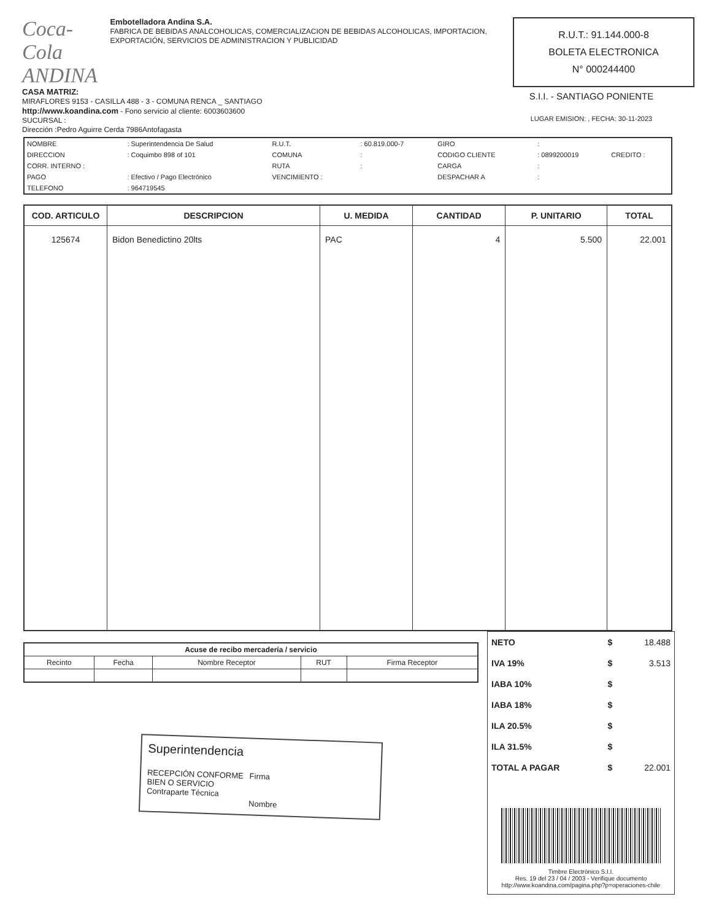Coca-Cola ANDINA
Embotelladora Andina S.A.
FABRICA DE BEBIDAS ANALCOHOLICAS, COMERCIALIZACION DE BEBIDAS ALCOHOLICAS, IMPORTACION, EXPORTACIÓN, SERVICIOS DE ADMINISTRACION Y PUBLICIDAD
CASA MATRIZ:
MIRAFLORES 9153 - CASILLA 488 - 3 - COMUNA RENCA _ SANTIAGO
http://www.koandina.com - Fono servicio al cliente: 6003603600
SUCURSAL :
Dirección :Pedro Aguirre Cerda 7986Antofagasta
R.U.T.: 91.144.000-8
BOLETA ELECTRONICA
N° 000244400
S.I.I. - SANTIAGO PONIENTE
LUGAR EMISION: , FECHA: 30-11-2023
| NOMBRE | : Superintendencia De Salud | R.U.T. | : 60.819.000-7 | GIRO | : | |
| DIRECCION | : Coquimbo 898 of 101 | COMUNA | : | CODIGO CLIENTE | : 0899200019 | CREDITO : |
| CORR. INTERNO : | | RUTA | : | CARGA | : | |
| PAGO | : Efectivo / Pago Electrónico | VENCIMIENTO : | | DESPACHAR A | : | |
| TELEFONO | : 964719545 | | | | | |
| COD. ARTICULO | DESCRIPCION | U. MEDIDA | CANTIDAD | P. UNITARIO | TOTAL |
| --- | --- | --- | --- | --- | --- |
| 125674 | Bidon Benedictino 20lts | PAC | 4 | 5.500 | 22.001 |
| Acuse de recibo mercadería / servicio | | | | |
| --- | --- | --- | --- | --- |
| Recinto | Fecha | Nombre Receptor | RUT | Firma Receptor |
Superintendencia
RECEPCIÓN CONFORME
BIEN O SERVICIO
Contraparte Técnica
Firma
Nombre
| NETO | $ | 18.488 |
| IVA 19% | $ | 3.513 |
| IABA 10% | $ | |
| IABA 18% | $ | |
| ILA 20.5% | $ | |
| ILA 31.5% | $ | |
| TOTAL A PAGAR | $ | 22.001 |
| Timbre Electrónico S.I.I. Res. 19 del 23 / 04 / 2003 - Verifique documento http://www.koandina.com/pagina.php?p=operaciones-chile | | |